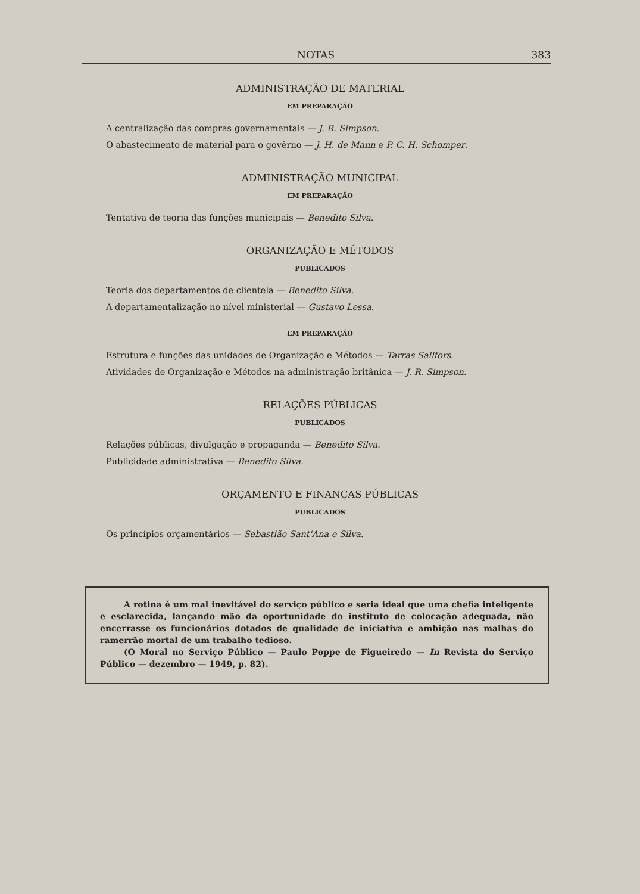NOTAS 383
ADMINISTRAÇÃO DE MATERIAL
EM PREPARAÇÃO
A centralização das compras governamentais — J. R. Simpson.
O abastecimento de material para o govêrno — J. H. de Mann e P. C. H. Schomper.
ADMINISTRAÇÃO MUNICIPAL
EM PREPARAÇÃO
Tentativa de teoria das funções municipais — Benedito Silva.
ORGANIZAÇÃO E MÉTODOS
PUBLICADOS
Teoria dos departamentos de clientela — Benedito Silva.
A departamentalização no nível ministerial — Gustavo Lessa.
EM PREPARAÇÃO
Estrutura e funções das unidades de Organização e Métodos — Tarras Sallfors.
Atividades de Organização e Métodos na administração britânica — J. R. Simpson.
RELAÇÕES PÚBLICAS
PUBLICADOS
Relações públicas, divulgação e propaganda — Benedito Silva.
Publicidade administrativa — Benedito Silva.
ORÇAMENTO E FINANÇAS PÚBLICAS
PUBLICADOS
Os princípios orçamentários — Sebastião Sant'Ana e Silva.
A rotina é um mal inevitável do serviço público e seria ideal que uma chefia inteligente e esclarecida, lançando mão da oportunidade do instituto de colocação adequada, não encerrasse os funcionários dotados de qualidade de iniciativa e ambição nas malhas do ramerrão mortal de um trabalho tedioso.
(O Moral no Serviço Público — Paulo Poppe de Figueiredo — In Revista do Serviço Público — dezembro — 1949, p. 82).